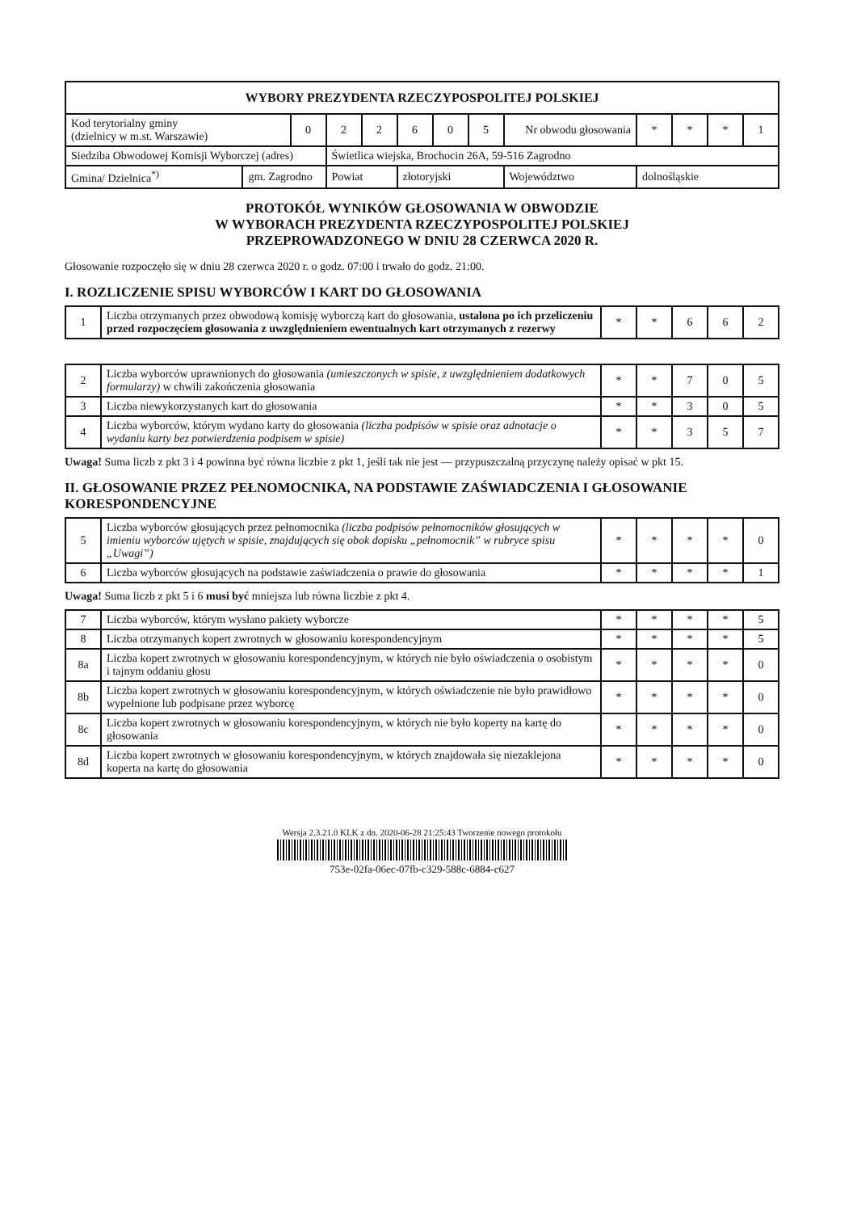| WYBORY PREZYDENTA RZECZYPOSPOLITEJ POLSKIEJ | | | | | | | | | | | | | |
| --- | --- | --- | --- | --- | --- | --- | --- | --- | --- | --- | --- | --- | --- |
| Kod terytorialny gminy (dzielnicy w m.st. Warszawie) | | 0 | 2 | 2 | 6 | 0 | 5 | Nr obwodu głosowania | | * | * | * | 1 |
| Siedziba Obwodowej Komisji Wyborczej (adres) | | | Świetlica wiejska, Brochocin 26A, 59-516 Zagrodno | | | | | | | | | | |
| Gmina/ Dzielnica<sup>*)</sup> | gm. Zagrodno | | Powiat | | złotoryjski | | | | Województwo | dolnośląskie | | | |
PROTOKÓŁ WYNIKÓW GŁOSOWANIA W OBWODZIE
W WYBORACH PREZYDENTA RZECZYPOSPOLITEJ POLSKIEJ
PRZEPROWADZONEGO W DNIU 28 CZERWCA 2020 R.
Głosowanie rozpoczęło się w dniu 28 czerwca 2020 r. o godz. 07:00 i trwało do godz. 21:00.
I. ROZLICZENIE SPISU WYBORCÓW I KART DO GŁOSOWANIA
| 1 | Liczba otrzymanych przez obwodową komisję wyborczą kart do głosowania, ustalona po ich przeliczeniu przed rozpoczęciem głosowania z uwzględnieniem ewentualnych kart otrzymanych z rezerwy | * | * | 6 | 6 | 2 |
| 2 | Liczba wyborców uprawnionych do głosowania (umieszczonych w spisie, z uwzględnieniem dodatkowych formularzy) w chwili zakończenia głosowania | * | * | 7 | 0 | 5 |
| 3 | Liczba niewykorzystanych kart do głosowania | * | * | 3 | 0 | 5 |
| 4 | Liczba wyborców, którym wydano karty do głosowania (liczba podpisów w spisie oraz adnotacje o wydaniu karty bez potwierdzenia podpisem w spisie) | * | * | 3 | 5 | 7 |
Uwaga! Suma liczb z pkt 3 i 4 powinna być równa liczbie z pkt 1, jeśli tak nie jest — przypuszczalną przyczynę należy opisać w pkt 15.
II. GŁOSOWANIE PRZEZ PEŁNOMOCNIKA, NA PODSTAWIE ZAŚWIADCZENIA I GŁOSOWANIE KORESPONDENCYJNE
| 5 | Liczba wyborców głosujących przez pełnomocnika (liczba podpisów pełnomocników głosujących w imieniu wyborców ujętych w spisie, znajdujących się obok dopisku „pełnomocnik” w rubryce spisu „Uwagi”) | * | * | * | * | 0 |
| 6 | Liczba wyborców głosujących na podstawie zaświadczenia o prawie do głosowania | * | * | * | * | 1 |
Uwaga! Suma liczb z pkt 5 i 6 musi być mniejsza lub równa liczbie z pkt 4.
| 7 | Liczba wyborców, którym wysłano pakiety wyborcze | * | * | * | * | 5 |
| 8 | Liczba otrzymanych kopert zwrotnych w głosowaniu korespondencyjnym | * | * | * | * | 5 |
| 8a | Liczba kopert zwrotnych w głosowaniu korespondencyjnym, w których nie było oświadczenia o osobistym i tajnym oddaniu głosu | * | * | * | * | 0 |
| 8b | Liczba kopert zwrotnych w głosowaniu korespondencyjnym, w których oświadczenie nie było prawidłowo wypełnione lub podpisane przez wyborcę | * | * | * | * | 0 |
| 8c | Liczba kopert zwrotnych w głosowaniu korespondencyjnym, w których nie było koperty na kartę do głosowania | * | * | * | * | 0 |
| 8d | Liczba kopert zwrotnych w głosowaniu korespondencyjnym, w których znajdowała się niezaklejona koperta na kartę do głosowania | * | * | * | * | 0 |
Wersja 2.3.21.0 KLK z dn. 2020-06-28 21:25:43 Tworzenie nowego protokołu
753e-02fa-06ec-07fb-c329-588c-6884-c627